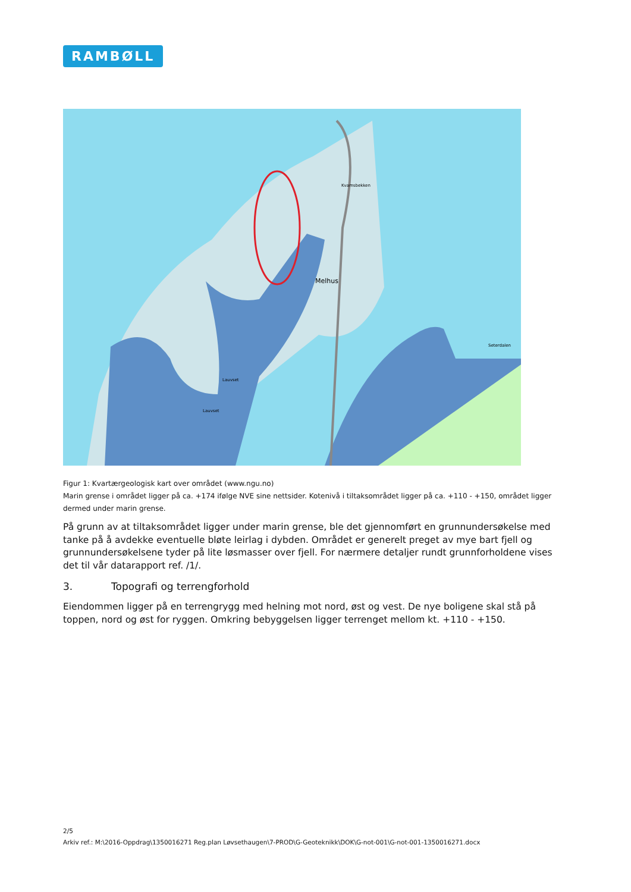RAMBØLL
Melhus
Kvamsbekken
Seterdalen
Lauvset
Lauvset
Figur 1: Kvartærgeologisk kart over området (www.ngu.no)
Marin grense i området ligger på ca. +174 ifølge NVE sine nettsider. Kotenivå i tiltaksområdet ligger på ca. +110 - +150, området ligger dermed under marin grense.
På grunn av at tiltaksområdet ligger under marin grense, ble det gjennomført en grunnundersøkelse med tanke på å avdekke eventuelle bløte leirlag i dybden. Området er generelt preget av mye bart fjell og grunnundersøkelsene tyder på lite løsmasser over fjell. For nærmere detaljer rundt grunnforholdene vises det til vår datarapport ref. /1/.
3. Topografi og terrengforhold
Eiendommen ligger på en terrengrygg med helning mot nord, øst og vest. De nye boligene skal stå på toppen, nord og øst for ryggen. Omkring bebyggelsen ligger terrenget mellom kt. +110 - +150.
2/5
Arkiv ref.: M:\2016-Oppdrag\1350016271 Reg.plan Løvsethaugen\7-PROD\G-Geoteknikk\DOK\G-not-001\G-not-001-1350016271.docx